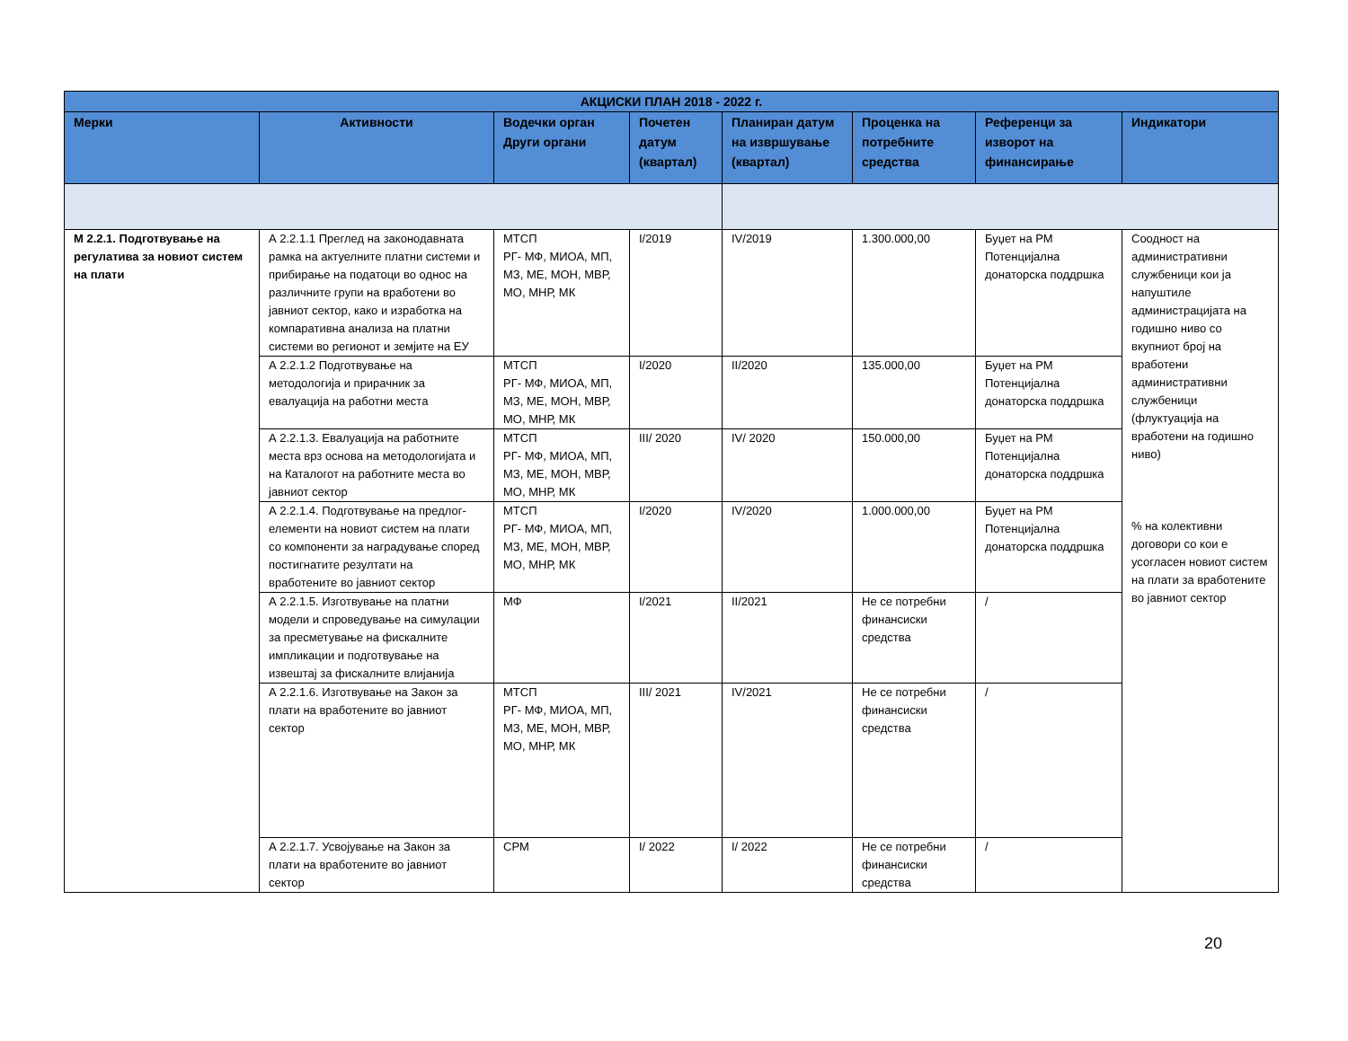| АКЦИСКИ ПЛАН 2018 - 2022 г. | | | | | | | |
| --- | --- | --- | --- | --- | --- | --- | --- |
| Мерки | Активности | Водечки орган Други органи | Почетен датум (квартал) | Планиран датум на извршување (квартал) | Проценка на потребните средства | Референци за изворот на финансирање | Индикатори |
| М 2.2.1. Подготвување на регулатива за новиот систем на плати | А 2.2.1.1 Преглед на законодавната рамка на актуелните платни системи и прибирање на податоци во однос на различните групи на вработени во јавниот сектор, како и изработка на компаративна анализа на платни системи во регионот и земјите на ЕУ | МТСП РГ- МФ, МИОА, МП, МЗ, МЕ, МОН, МВР, МО, МНР, МК | I/2019 | IV/2019 | 1.300.000,00 | Буџет на РМ Потенцијална донаторска поддршка | Соодност на административни службеници кои ја напуштиле администрацијата на годишно ниво со вкупниот број на вработени административни службеници (флуктуација на вработени на годишно ниво) % на колективни договори со кои е усогласен новиот систем на плати за вработените во јавниот сектор |
| | А 2.2.1.2 Подготвување на методологија и прирачник за евалуација на работни места | МТСП РГ- МФ, МИОА, МП, МЗ, МЕ, МОН, МВР, МО, МНР, МК | I/2020 | II/2020 | 135.000,00 | Буџет на РМ Потенцијална донаторска поддршка | |
| | А 2.2.1.3. Евалуација на работните места врз основа на методологијата и на Каталогот на работните места во јавниот сектор | МТСП РГ- МФ, МИОА, МП, МЗ, МЕ, МОН, МВР, МО, МНР, МК | III/ 2020 | IV/ 2020 | 150.000,00 | Буџет на РМ Потенцијална донаторска поддршка | |
| | А 2.2.1.4. Подготвување на предлог-елементи на новиот систем на плати со компоненти за наградување според постигнатите резултати на вработените во јавниот сектор | МТСП РГ- МФ, МИОА, МП, МЗ, МЕ, МОН, МВР, МО, МНР, МК | I/2020 | IV/2020 | 1.000.000,00 | Буџет на РМ Потенцијална донаторска поддршка | |
| | А 2.2.1.5. Изготвување на платни модели и спроведување на симулации за пресметување на фискалните импликации и подготвување на извештај за фискалните влијанија | МФ | I/2021 | II/2021 | Не се потребни финансиски средства | / | |
| | А 2.2.1.6. Изготвување на Закон за плати на вработените во јавниот сектор | МТСП РГ- МФ, МИОА, МП, МЗ, МЕ, МОН, МВР, МО, МНР, МК | III/ 2021 | IV/2021 | Не се потребни финансиски средства | / | |
| | А 2.2.1.7. Усвојување на Закон за плати на вработените во јавниот сектор | СРМ | I/ 2022 | I/ 2022 | Не се потребни финансиски средства | / | |
20